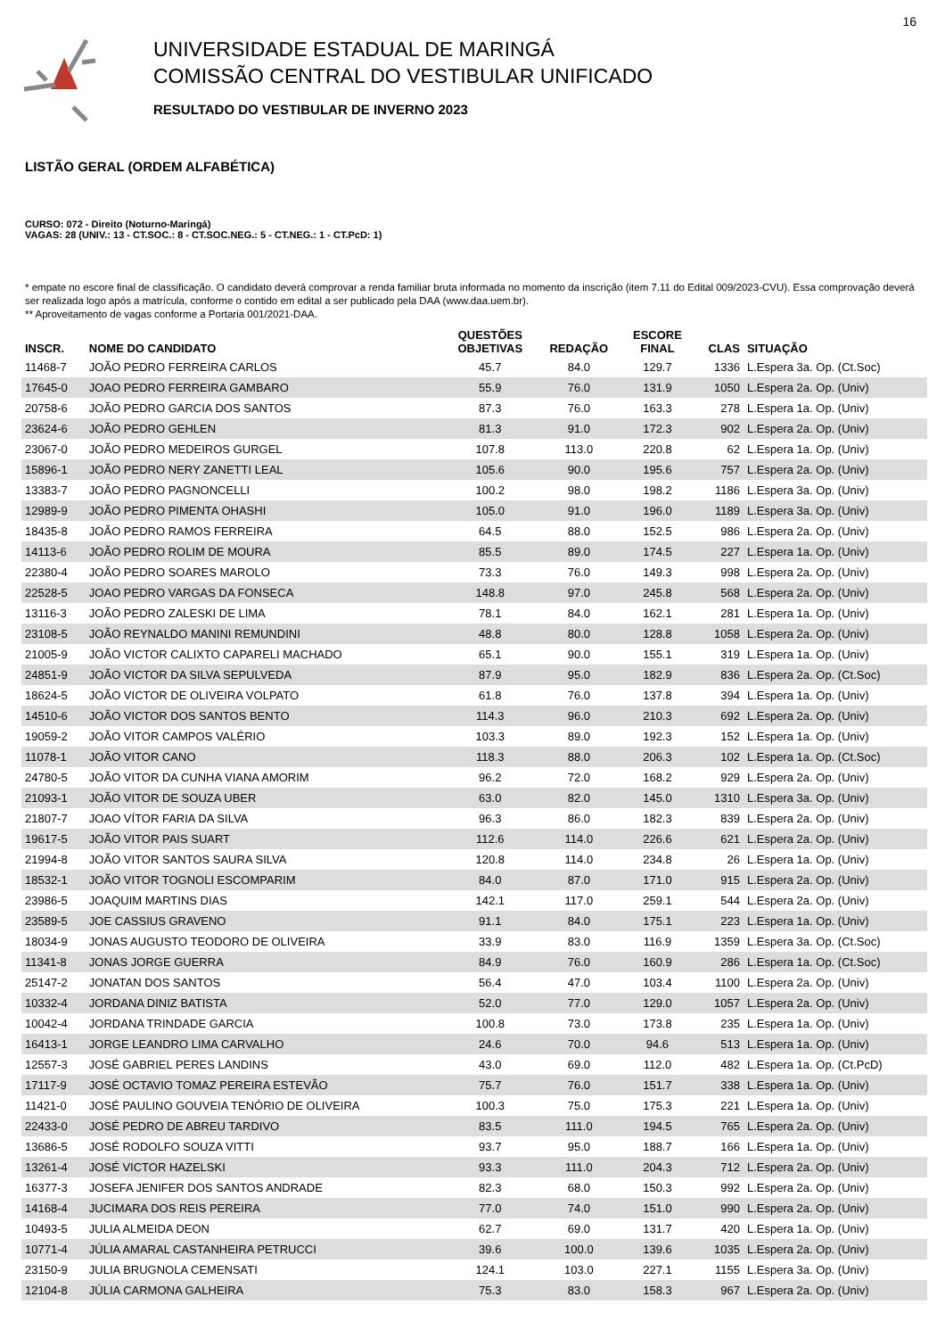16
UNIVERSIDADE ESTADUAL DE MARINGÁ
COMISSÃO CENTRAL DO VESTIBULAR UNIFICADO
RESULTADO DO VESTIBULAR DE INVERNO 2023
LISTÃO GERAL (ORDEM ALFABÉTICA)
CURSO: 072 - Direito (Noturno-Maringá)
VAGAS: 28 (UNIV.: 13 - CT.SOC.: 8 - CT.SOC.NEG.: 5 - CT.NEG.: 1 - CT.PcD: 1)
* empate no escore final de classificação. O candidato deverá comprovar a renda familiar bruta informada no momento da inscrição (item 7.11 do Edital 009/2023-CVU). Essa comprovação deverá ser realizada logo após a matrícula, conforme o contido em edital a ser publicado pela DAA (www.daa.uem.br).
** Aproveitamento de vagas conforme a Portaria 001/2021-DAA.
| INSCR. | NOME DO CANDIDATO | QUESTÕES OBJETIVAS | REDAÇÃO | ESCORE FINAL | CLAS | SITUAÇÃO |
| --- | --- | --- | --- | --- | --- | --- |
| 11468-7 | JOÃO PEDRO FERREIRA CARLOS | 45.7 | 84.0 | 129.7 | 1336 | L.Espera 3a. Op. (Ct.Soc) |
| 17645-0 | JOAO PEDRO FERREIRA GAMBARO | 55.9 | 76.0 | 131.9 | 1050 | L.Espera 2a. Op. (Univ) |
| 20758-6 | JOÃO PEDRO GARCIA DOS SANTOS | 87.3 | 76.0 | 163.3 | 278 | L.Espera 1a. Op. (Univ) |
| 23624-6 | JOÃO PEDRO GEHLEN | 81.3 | 91.0 | 172.3 | 902 | L.Espera 2a. Op. (Univ) |
| 23067-0 | JOÃO PEDRO MEDEIROS GURGEL | 107.8 | 113.0 | 220.8 | 62 | L.Espera 1a. Op. (Univ) |
| 15896-1 | JOÃO PEDRO NERY ZANETTI LEAL | 105.6 | 90.0 | 195.6 | 757 | L.Espera 2a. Op. (Univ) |
| 13383-7 | JOÃO PEDRO PAGNONCELLI | 100.2 | 98.0 | 198.2 | 1186 | L.Espera 3a. Op. (Univ) |
| 12989-9 | JOÃO PEDRO PIMENTA OHASHI | 105.0 | 91.0 | 196.0 | 1189 | L.Espera 3a. Op. (Univ) |
| 18435-8 | JOÃO PEDRO RAMOS FERREIRA | 64.5 | 88.0 | 152.5 | 986 | L.Espera 2a. Op. (Univ) |
| 14113-6 | JOÃO PEDRO ROLIM DE MOURA | 85.5 | 89.0 | 174.5 | 227 | L.Espera 1a. Op. (Univ) |
| 22380-4 | JOÃO PEDRO SOARES MAROLO | 73.3 | 76.0 | 149.3 | 998 | L.Espera 2a. Op. (Univ) |
| 22528-5 | JOAO PEDRO VARGAS DA FONSECA | 148.8 | 97.0 | 245.8 | 568 | L.Espera 2a. Op. (Univ) |
| 13116-3 | JOÃO PEDRO ZALESKI DE LIMA | 78.1 | 84.0 | 162.1 | 281 | L.Espera 1a. Op. (Univ) |
| 23108-5 | JOÃO REYNALDO MANINI REMUNDINI | 48.8 | 80.0 | 128.8 | 1058 | L.Espera 2a. Op. (Univ) |
| 21005-9 | JOÃO VICTOR CALIXTO CAPARELI MACHADO | 65.1 | 90.0 | 155.1 | 319 | L.Espera 1a. Op. (Univ) |
| 24851-9 | JOÃO VICTOR DA SILVA SEPULVEDA | 87.9 | 95.0 | 182.9 | 836 | L.Espera 2a. Op. (Ct.Soc) |
| 18624-5 | JOÃO VICTOR DE OLIVEIRA VOLPATO | 61.8 | 76.0 | 137.8 | 394 | L.Espera 1a. Op. (Univ) |
| 14510-6 | JOÃO VICTOR DOS SANTOS BENTO | 114.3 | 96.0 | 210.3 | 692 | L.Espera 2a. Op. (Univ) |
| 19059-2 | JOÃO VITOR CAMPOS VALÉRIO | 103.3 | 89.0 | 192.3 | 152 | L.Espera 1a. Op. (Univ) |
| 11078-1 | JOÃO VITOR CANO | 118.3 | 88.0 | 206.3 | 102 | L.Espera 1a. Op. (Ct.Soc) |
| 24780-5 | JOÃO VITOR DA CUNHA VIANA AMORIM | 96.2 | 72.0 | 168.2 | 929 | L.Espera 2a. Op. (Univ) |
| 21093-1 | JOÃO VITOR DE SOUZA UBER | 63.0 | 82.0 | 145.0 | 1310 | L.Espera 3a. Op. (Univ) |
| 21807-7 | JOAO VÍTOR FARIA DA SILVA | 96.3 | 86.0 | 182.3 | 839 | L.Espera 2a. Op. (Univ) |
| 19617-5 | JOÃO VITOR PAIS SUART | 112.6 | 114.0 | 226.6 | 621 | L.Espera 2a. Op. (Univ) |
| 21994-8 | JOÃO VITOR SANTOS SAURA SILVA | 120.8 | 114.0 | 234.8 | 26 | L.Espera 1a. Op. (Univ) |
| 18532-1 | JOÃO VITOR TOGNOLI ESCOMPARIM | 84.0 | 87.0 | 171.0 | 915 | L.Espera 2a. Op. (Univ) |
| 23986-5 | JOAQUIM MARTINS DIAS | 142.1 | 117.0 | 259.1 | 544 | L.Espera 2a. Op. (Univ) |
| 23589-5 | JOE CASSIUS GRAVENO | 91.1 | 84.0 | 175.1 | 223 | L.Espera 1a. Op. (Univ) |
| 18034-9 | JONAS AUGUSTO TEODORO DE OLIVEIRA | 33.9 | 83.0 | 116.9 | 1359 | L.Espera 3a. Op. (Ct.Soc) |
| 11341-8 | JONAS JORGE GUERRA | 84.9 | 76.0 | 160.9 | 286 | L.Espera 1a. Op. (Ct.Soc) |
| 25147-2 | JONATAN DOS SANTOS | 56.4 | 47.0 | 103.4 | 1100 | L.Espera 2a. Op. (Univ) |
| 10332-4 | JORDANA DINIZ BATISTA | 52.0 | 77.0 | 129.0 | 1057 | L.Espera 2a. Op. (Univ) |
| 10042-4 | JORDANA TRINDADE GARCIA | 100.8 | 73.0 | 173.8 | 235 | L.Espera 1a. Op. (Univ) |
| 16413-1 | JORGE LEANDRO LIMA CARVALHO | 24.6 | 70.0 | 94.6 | 513 | L.Espera 1a. Op. (Univ) |
| 12557-3 | JOSÉ GABRIEL PERES LANDINS | 43.0 | 69.0 | 112.0 | 482 | L.Espera 1a. Op. (Ct.PcD) |
| 17117-9 | JOSÉ OCTAVIO TOMAZ PEREIRA ESTEVÃO | 75.7 | 76.0 | 151.7 | 338 | L.Espera 1a. Op. (Univ) |
| 11421-0 | JOSÉ PAULINO GOUVEIA TENÓRIO DE OLIVEIRA | 100.3 | 75.0 | 175.3 | 221 | L.Espera 1a. Op. (Univ) |
| 22433-0 | JOSÉ PEDRO DE ABREU TARDIVO | 83.5 | 111.0 | 194.5 | 765 | L.Espera 2a. Op. (Univ) |
| 13686-5 | JOSÉ RODOLFO SOUZA VITTI | 93.7 | 95.0 | 188.7 | 166 | L.Espera 1a. Op. (Univ) |
| 13261-4 | JOSÉ VICTOR HAZELSKI | 93.3 | 111.0 | 204.3 | 712 | L.Espera 2a. Op. (Univ) |
| 16377-3 | JOSEFA JENIFER DOS SANTOS ANDRADE | 82.3 | 68.0 | 150.3 | 992 | L.Espera 2a. Op. (Univ) |
| 14168-4 | JUCIMARA DOS REIS PEREIRA | 77.0 | 74.0 | 151.0 | 990 | L.Espera 2a. Op. (Univ) |
| 10493-5 | JULIA ALMEIDA DEON | 62.7 | 69.0 | 131.7 | 420 | L.Espera 1a. Op. (Univ) |
| 10771-4 | JÚLIA AMARAL CASTANHEIRA PETRUCCI | 39.6 | 100.0 | 139.6 | 1035 | L.Espera 2a. Op. (Univ) |
| 23150-9 | JULIA BRUGNOLA CEMENSATI | 124.1 | 103.0 | 227.1 | 1155 | L.Espera 3a. Op. (Univ) |
| 12104-8 | JÚLIA CARMONA GALHEIRA | 75.3 | 83.0 | 158.3 | 967 | L.Espera 2a. Op. (Univ) |